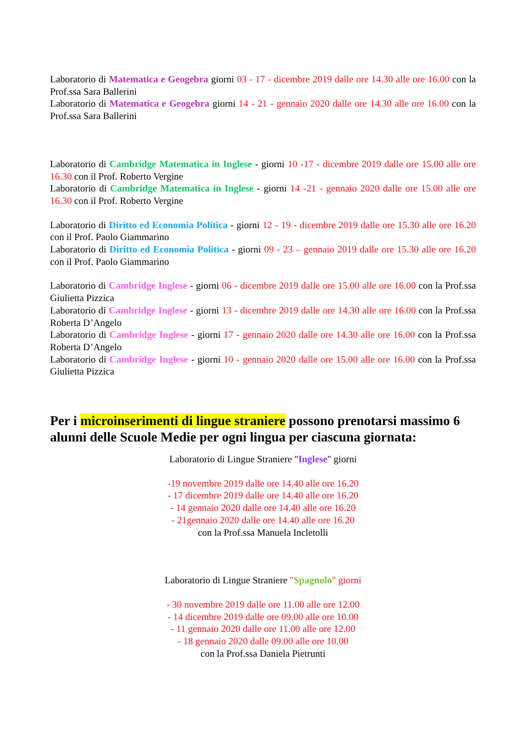Laboratorio di Matematica e Geogebra giorni 03 - 17 - dicembre 2019 dalle ore 14.30 alle ore 16.00 con la Prof.ssa Sara Ballerini
Laboratorio di Matematica e Geogebra giorni 14 - 21 - gennaio 2020 dalle ore 14.30 alle ore 16.00 con la Prof.ssa Sara Ballerini
Laboratorio di Cambridge Matematica in Inglese - giorni 10 -17 - dicembre 2019 dalle ore 15.00 alle ore 16.30 con il Prof. Roberto Vergine
Laboratorio di Cambridge Matematica in Inglese - giorni 14 -21 - gennaio 2020 dalle ore 15.00 alle ore 16.30 con il Prof. Roberto Vergine
Laboratorio di Diritto ed Economia Politica - giorni 12 - 19 - dicembre 2019 dalle ore 15.30 alle ore 16.20 con il Prof. Paolo Giammarino
Laboratorio di Diritto ed Economia Politica - giorni 09 - 23 – gennaio 2019 dalle ore 15.30 alle ore 16.20 con il Prof. Paolo Giammarino
Laboratorio di Cambridge Inglese - giorni 06 - dicembre 2019 dalle ore 15.00 alle ore 16.00 con la Prof.ssa Giulietta Pizzica
Laboratorio di Cambridge Inglese - giorni 13 - dicembre 2019 dalle ore 14.30 alle ore 16.00 con la Prof.ssa Roberta D’Angelo
Laboratorio di Cambridge Inglese - giorni 17 - gennaio 2020 dalle ore 14.30 alle ore 16.00 con la Prof.ssa Roberta D’Angelo
Laboratorio di Cambridge Inglese - giorni 10 - gennaio 2020 dalle ore 15.00 alle ore 16.00 con la Prof.ssa Giulietta Pizzica
Per i microinserimenti di lingue straniere possono prenotarsi massimo 6 alunni delle Scuole Medie per ogni lingua per ciascuna giornata:
Laboratorio di Lingue Straniere "Inglese" giorni
-19 novembre 2019 dalle ore 14.40 alle ore 16.20
- 17 dicembre 2019 dalle ore 14.40 alle ore 16.20
- 14 gennaio 2020 dalle ore 14.40 alle ore 16.20
- 21gennaio 2020 dalle ore 14.40 alle ore 16.20
con la Prof.ssa Manuela Incletolli
Laboratorio di Lingue Straniere "Spagnolo" giorni
- 30 novembre 2019 dalle ore 11.00 alle ore 12.00
- 14 dicembre 2019 dalle ore 09.00 alle ore 10.00
- 11 gennaio 2020 dalle ore 11.00 alle ore 12.00
- 18 gennaio 2020 dalle 09.00 alle ore 10.00
con la Prof.ssa Daniela Pietrunti